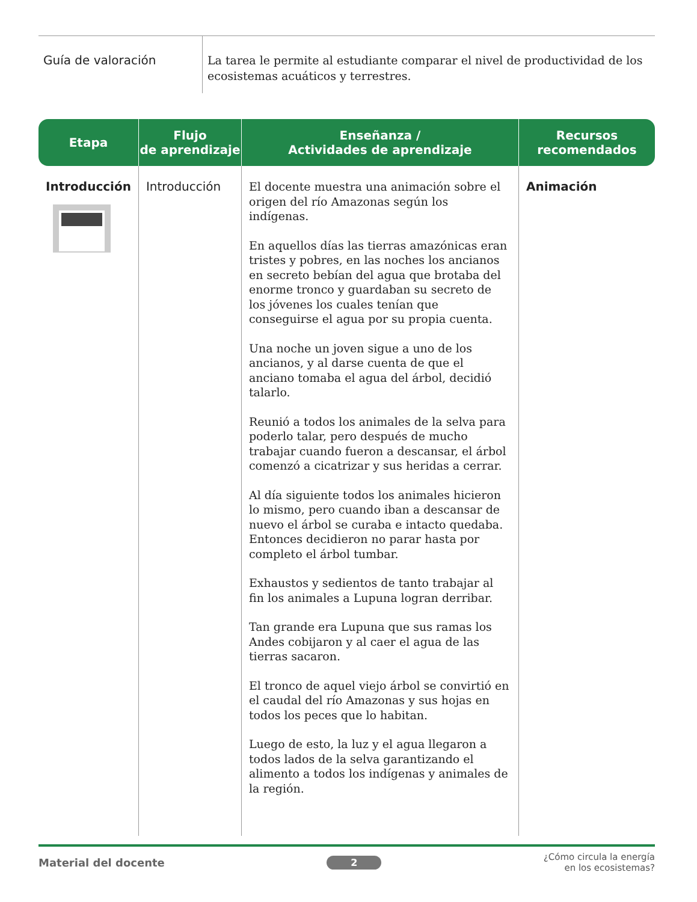Guía de valoración
La tarea le permite al estudiante comparar el nivel de productividad de los ecosistemas acuáticos y terrestres.
| Etapa | Flujo de aprendizaje | Enseñanza / Actividades de aprendizaje | Recursos recomendados |
| --- | --- | --- | --- |
| Introducción | Introducción | El docente muestra una animación sobre el origen del río Amazonas según los indígenas. En aquellos días las tierras amazónicas eran tristes y pobres, en las noches los ancianos en secreto bebían del agua que brotaba del enorme tronco y guardaban su secreto de los jóvenes los cuales tenían que conseguirse el agua por su propia cuenta. Una noche un joven sigue a uno de los ancianos, y al darse cuenta de que el anciano tomaba el agua del árbol, decidió talarlo. Reunió a todos los animales de la selva para poderlo talar, pero después de mucho trabajar cuando fueron a descansar, el árbol comenzó a cicatrizar y sus heridas a cerrar. Al día siguiente todos los animales hicieron lo mismo, pero cuando iban a descansar de nuevo el árbol se curaba e intacto quedaba. Entonces decidieron no parar hasta por completo el árbol tumbar. Exhaustos y sedientos de tanto trabajar al fin los animales a Lupuna logran derribar. Tan grande era Lupuna que sus ramas los Andes cobijaron y al caer el agua de las tierras sacaron. El tronco de aquel viejo árbol se convirtió en el caudal del río Amazonas y sus hojas en todos los peces que lo habitan. Luego de esto, la luz y el agua llegaron a todos lados de la selva garantizando el alimento a todos los indígenas y animales de la región. | Animación |
Material del docente 2 ¿Cómo circula la energía
en los ecosistemas?